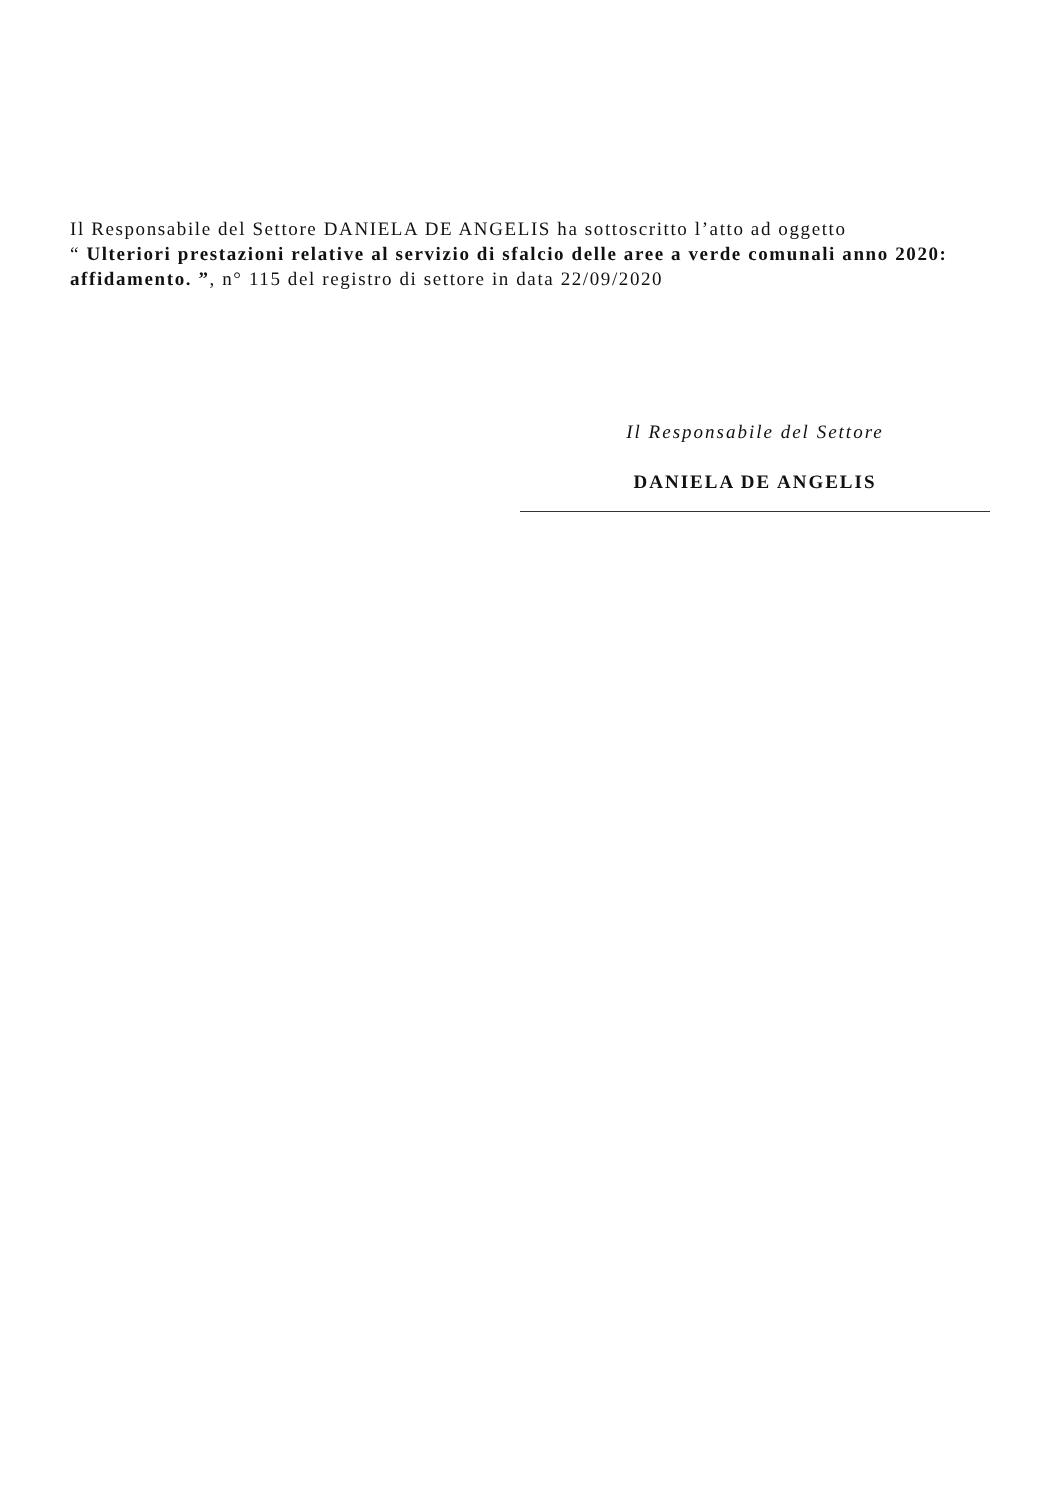Il Responsabile del Settore DANIELA DE ANGELIS ha sottoscritto l’atto ad oggetto
“ Ulteriori prestazioni relative al servizio di sfalcio delle aree a verde comunali anno 2020: affidamento. ”, n° 115 del registro di settore in data 22/09/2020
Il Responsabile del Settore
DANIELA DE ANGELIS